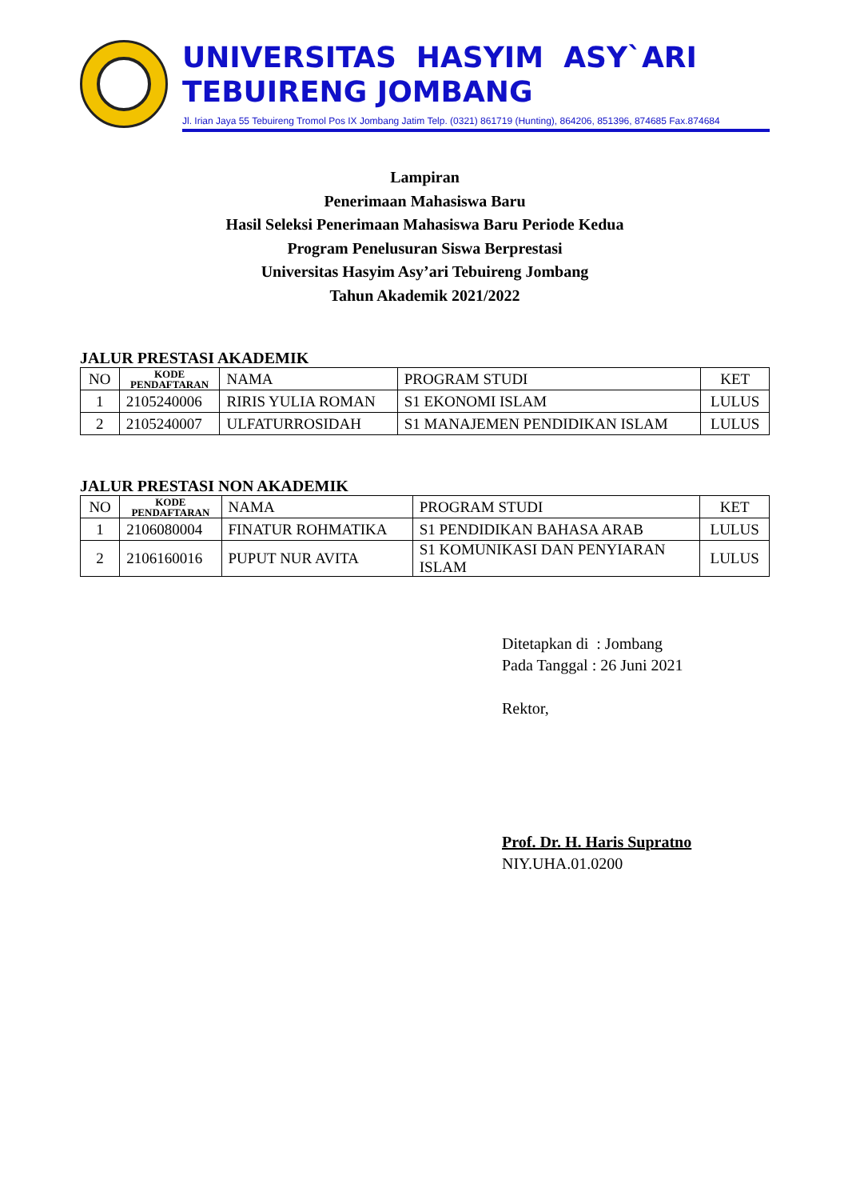UNIVERSITAS HASYIM ASY`ARI
TEBUIRENG JOMBANG
Jl. Irian Jaya 55 Tebuireng Tromol Pos IX Jombang Jatim Telp. (0321) 861719 (Hunting), 864206, 851396, 874685 Fax.874684
Lampiran
Penerimaan Mahasiswa Baru
Hasil Seleksi Penerimaan Mahasiswa Baru Periode Kedua
Program Penelusuran Siswa Berprestasi
Universitas Hasyim Asy’ari Tebuireng Jombang
Tahun Akademik 2021/2022
JALUR PRESTASI AKADEMIK
| NO | KODE PENDAFTARAN | NAMA | PROGRAM STUDI | KET |
| --- | --- | --- | --- | --- |
| 1 | 2105240006 | RIRIS YULIA ROMAN | S1 EKONOMI ISLAM | LULUS |
| 2 | 2105240007 | ULFATURROSIDAH | S1 MANAJEMEN PENDIDIKAN ISLAM | LULUS |
JALUR PRESTASI NON AKADEMIK
| NO | KODE PENDAFTARAN | NAMA | PROGRAM STUDI | KET |
| --- | --- | --- | --- | --- |
| 1 | 2106080004 | FINATUR ROHMATIKA | S1 PENDIDIKAN BAHASA ARAB | LULUS |
| 2 | 2106160016 | PUPUT NUR AVITA | S1 KOMUNIKASI DAN PENYIARAN ISLAM | LULUS |
Ditetapkan di : Jombang
Pada Tanggal : 26 Juni 2021
Rektor,
Prof. Dr. H. Haris Supratno
NIY.UHA.01.0200